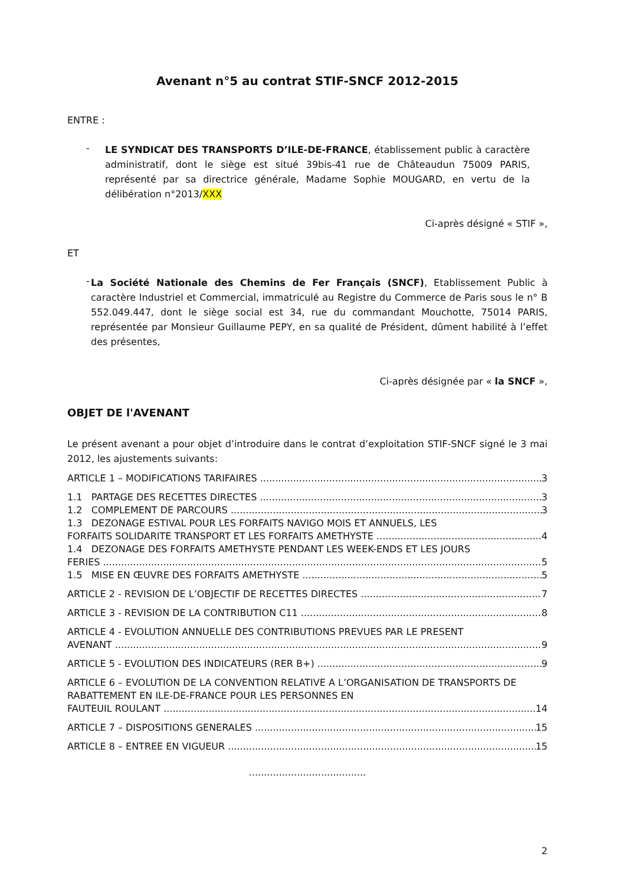Avenant n°5 au contrat STIF-SNCF 2012-2015
ENTRE :
-
LE SYNDICAT DES TRANSPORTS D’ILE-DE-FRANCE, établissement public à caractère administratif, dont le siège est situé 39bis-41 rue de Châteaudun 75009 PARIS, représenté par sa directrice générale, Madame Sophie MOUGARD, en vertu de la délibération n°2013/XXX
Ci-après désigné « STIF »,
ET
-
La Société Nationale des Chemins de Fer Français (SNCF), Etablissement Public à caractère Industriel et Commercial, immatriculé au Registre du Commerce de Paris sous le n° B 552.049.447, dont le siège social est 34, rue du commandant Mouchotte, 75014 PARIS, représentée par Monsieur Guillaume PEPY, en sa qualité de Président, dûment habilité à l’effet des présentes,
Ci-après désignée par « la SNCF »,
OBJET DE l'AVENANT
Le présent avenant a pour objet d’introduire dans le contrat d’exploitation STIF-SNCF signé le 3 mai 2012, les ajustements suivants:
ARTICLE 1 – MODIFICATIONS TARIFAIRES 3
1.1 PARTAGE DES RECETTES DIRECTES 3
1.2 COMPLEMENT DE PARCOURS 3
1.3 DEZONAGE ESTIVAL POUR LES FORFAITS NAVIGO MOIS ET ANNUELS, LES
FORFAITS SOLIDARITE TRANSPORT ET LES FORFAITS AMETHYSTE 4
1.4 DEZONAGE DES FORFAITS AMETHYSTE PENDANT LES WEEK-ENDS ET LES JOURS
FERIES 5
1.5 MISE EN ŒUVRE DES FORFAITS AMETHYSTE 5
ARTICLE 2 - REVISION DE L’OBJECTIF DE RECETTES DIRECTES 7
ARTICLE 3 - REVISION DE LA CONTRIBUTION C11 8
ARTICLE 4 - EVOLUTION ANNUELLE DES CONTRIBUTIONS PREVUES PAR LE PRESENT
AVENANT 9
ARTICLE 5 - EVOLUTION DES INDICATEURS (RER B+) 9
ARTICLE 6 – EVOLUTION DE LA CONVENTION RELATIVE A L’ORGANISATION DE TRANSPORTS DE RABATTEMENT EN ILE-DE-FRANCE POUR LES PERSONNES EN
FAUTEUIL ROULANT 14
ARTICLE 7 – DISPOSITIONS GENERALES 15
ARTICLE 8 – ENTREE EN VIGUEUR 15
.......................................
2